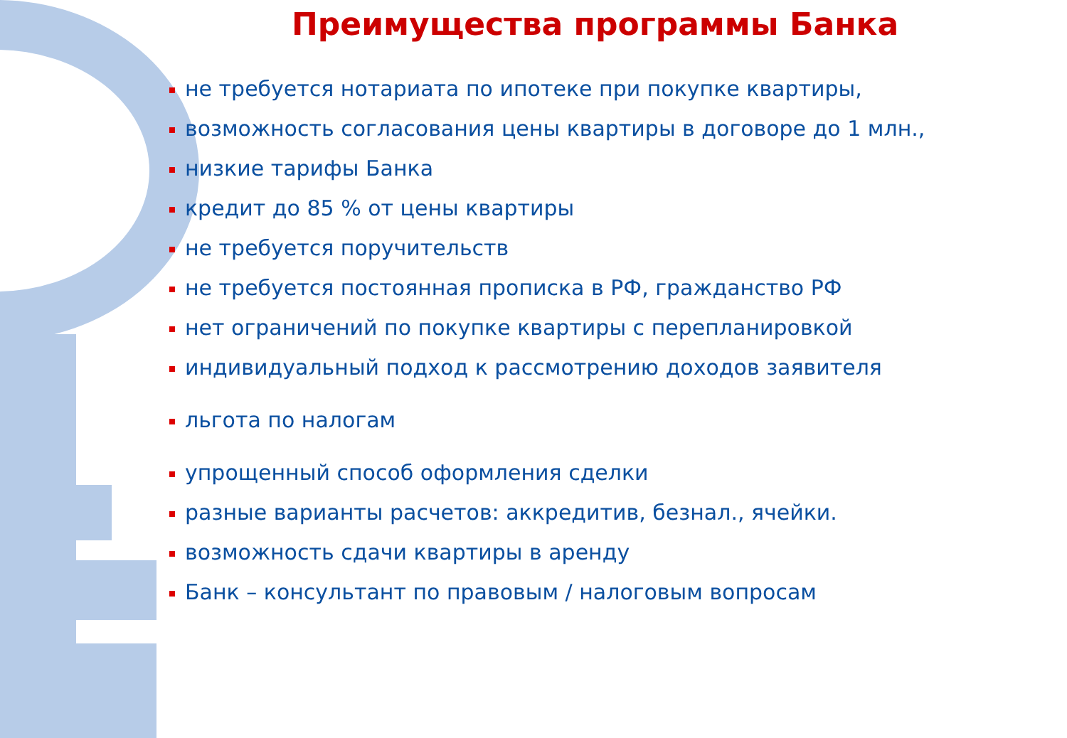Преимущества программы Банка
не требуется нотариата по ипотеке при покупке квартиры,
возможность согласования цены квартиры в договоре до 1 млн.,
низкие тарифы Банка
кредит до 85 % от цены квартиры
не требуется поручительств
не требуется постоянная прописка в РФ, гражданство РФ
нет ограничений по покупке квартиры с перепланировкой
индивидуальный подход к рассмотрению доходов заявителя
льгота по налогам
упрощенный способ оформления сделки
разные варианты расчетов: аккредитив, безнал., ячейки.
возможность сдачи квартиры в аренду
Банк – консультант по правовым / налоговым вопросам